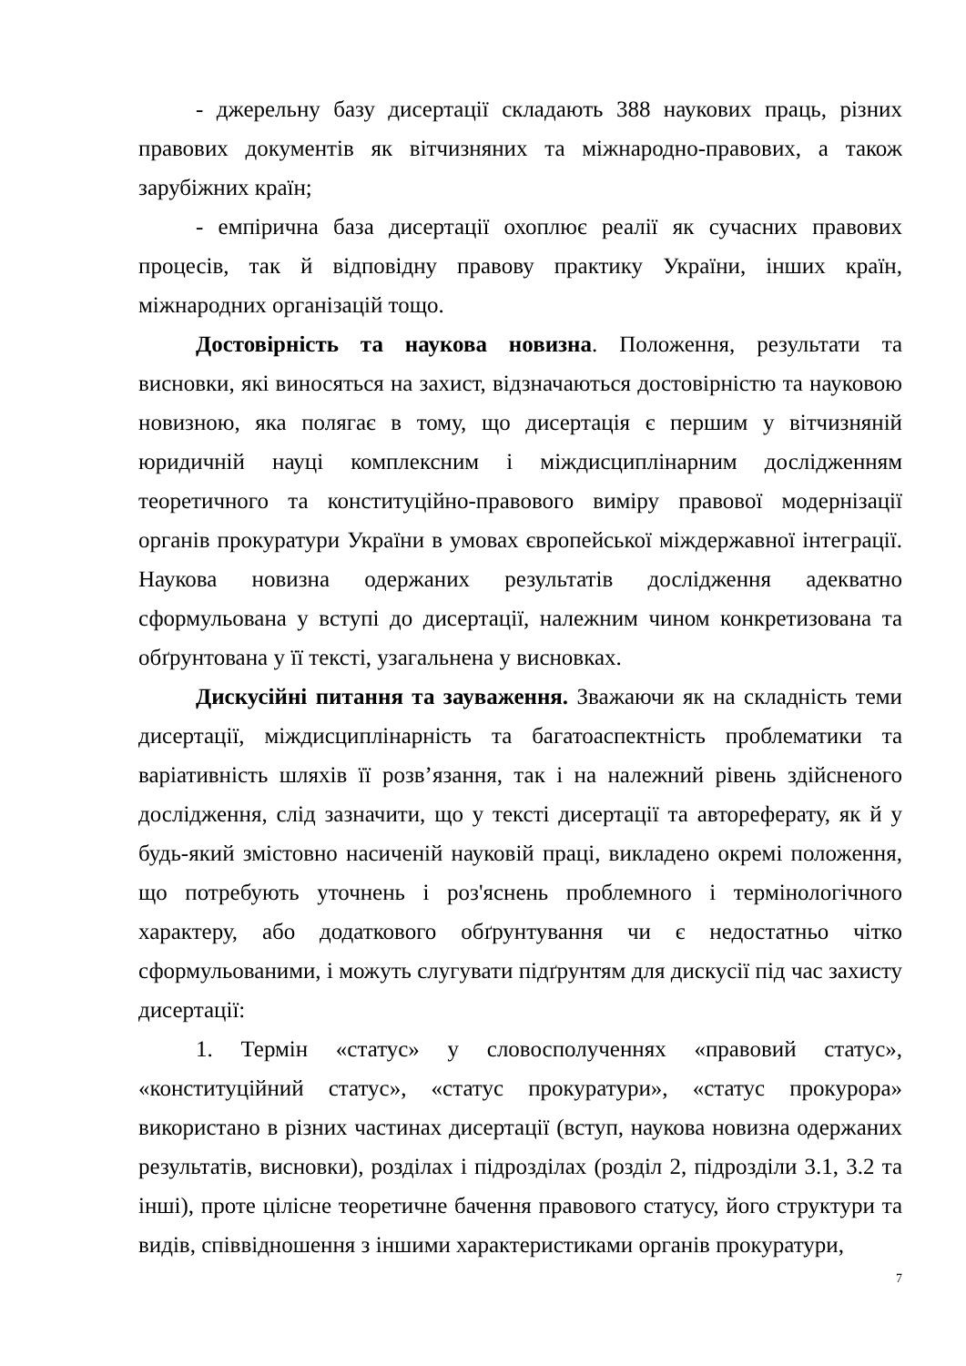- джерельну базу дисертації складають 388 наукових праць, різних правових документів як вітчизняних та міжнародно-правових, а також зарубіжних країн;
- емпірична база дисертації охоплює реалії як сучасних правових процесів, так й відповідну правову практику України, інших країн, міжнародних організацій тощо.
Достовірність та наукова новизна. Положення, результати та висновки, які виносяться на захист, відзначаються достовірністю та науковою новизною, яка полягає в тому, що дисертація є першим у вітчизняній юридичній науці комплексним і міждисциплінарним дослідженням теоретичного та конституційно-правового виміру правової модернізації органів прокуратури України в умовах європейської міждержавної інтеграції. Наукова новизна одержаних результатів дослідження адекватно сформульована у вступі до дисертації, належним чином конкретизована та обґрунтована у її тексті, узагальнена у висновках.
Дискусійні питання та зауваження. Зважаючи як на складність теми дисертації, міждисциплінарність та багатоаспектність проблематики та варіативність шляхів її розв’язання, так і на належний рівень здійсненого дослідження, слід зазначити, що у тексті дисертації та автореферату, як й у будь-який змістовно насиченій науковій праці, викладено окремі положення, що потребують уточнень і роз'яснень проблемного і термінологічного характеру, або додаткового обґрунтування чи є недостатньо чітко сформульованими, і можуть слугувати підґрунтям для дискусії під час захисту дисертації:
1. Термін «статус» у словосполученнях «правовий статус», «конституційний статус», «статус прокуратури», «статус прокурора» використано в різних частинах дисертації (вступ, наукова новизна одержаних результатів, висновки), розділах і підрозділах (розділ 2, підрозділи 3.1, 3.2 та інші), проте цілісне теоретичне бачення правового статусу, його структури та видів, співвідношення з іншими характеристиками органів прокуратури,
7